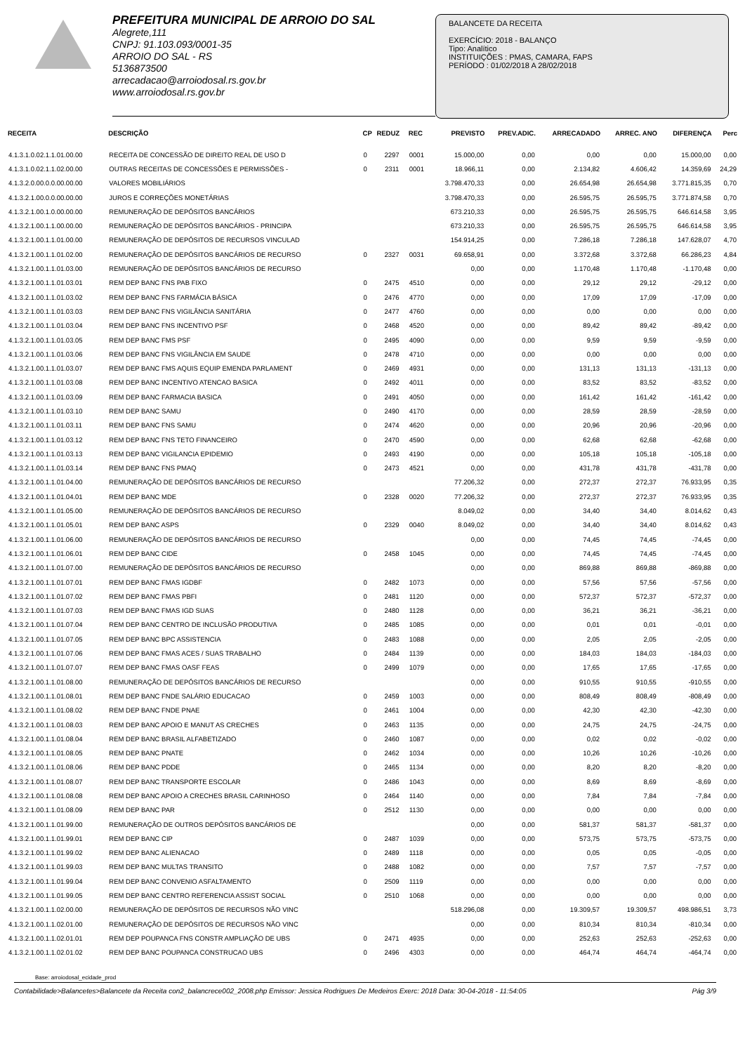PREFEITURA MUNICIPAL DE ARROIO DO SAL
Alegrete,111
CNPJ: 91.103.093/0001-35
ARROIO DO SAL - RS
5136873500
arrecadacao@arroiodosal.rs.gov.br
www.arroiodosal.rs.gov.br
BALANCETE DA RECEITA
EXERCÍCIO: 2018 - BALANÇO
Tipo: Analítico
INSTITUIÇÕES : PMAS, CAMARA, FAPS
PERÍODO : 01/02/2018 A 28/02/2018
| RECEITA | DESCRIÇÃO | CP | REDUZ | REC | PREVISTO | PREV.ADIC. | ARRECADADO | ARREC. ANO | DIFERENÇA | Perc |
| --- | --- | --- | --- | --- | --- | --- | --- | --- | --- | --- |
| 4.1.3.1.0.02.1.1.01.00.00 | RECEITA DE CONCESSÃO DE DIREITO REAL DE USO D | 0 | 2297 | 0001 | 15.000,00 | 0,00 | 0,00 | 0,00 | 15.000,00 | 0,00 |
| 4.1.3.1.0.02.1.1.02.00.00 | OUTRAS RECEITAS DE CONCESSÕES E PERMISSÕES - | 0 | 2311 | 0001 | 18.966,11 | 0,00 | 2.134,82 | 4.606,42 | 14.359,69 | 24,29 |
| 4.1.3.2.0.00.0.0.00.00.00 | VALORES MOBILIÁRIOS | | | | 3.798.470,33 | 0,00 | 26.654,98 | 26.654,98 | 3.771.815,35 | 0,70 |
| 4.1.3.2.1.00.0.0.00.00.00 | JUROS E CORREÇÕES MONETÁRIAS | | | | 3.798.470,33 | 0,00 | 26.595,75 | 26.595,75 | 3.771.874,58 | 0,70 |
| 4.1.3.2.1.00.1.0.00.00.00 | REMUNERAÇÃO DE DEPÓSITOS BANCÁRIOS | | | | 673.210,33 | 0,00 | 26.595,75 | 26.595,75 | 646.614,58 | 3,95 |
| 4.1.3.2.1.00.1.1.00.00.00 | REMUNERAÇÃO DE DEPÓSITOS BANCÁRIOS - PRINCIPA | | | | 673.210,33 | 0,00 | 26.595,75 | 26.595,75 | 646.614,58 | 3,95 |
| 4.1.3.2.1.00.1.1.01.00.00 | REMUNERAÇÃO DE DEPÓSITOS DE RECURSOS VINCULAD | | | | 154.914,25 | 0,00 | 7.286,18 | 7.286,18 | 147.628,07 | 4,70 |
| 4.1.3.2.1.00.1.1.01.02.00 | REMUNERAÇÃO DE DEPÓSITOS BANCÁRIOS DE RECURSO | 0 | 2327 | 0031 | 69.658,91 | 0,00 | 3.372,68 | 3.372,68 | 66.286,23 | 4,84 |
| 4.1.3.2.1.00.1.1.01.03.00 | REMUNERAÇÃO DE DEPÓSITOS BANCÁRIOS DE RECURSO | | | | 0,00 | 0,00 | 1.170,48 | 1.170,48 | -1.170,48 | 0,00 |
| 4.1.3.2.1.00.1.1.01.03.01 | REM DEP BANC FNS PAB FIXO | 0 | 2475 | 4510 | 0,00 | 0,00 | 29,12 | 29,12 | -29,12 | 0,00 |
| 4.1.3.2.1.00.1.1.01.03.02 | REM DEP BANC FNS FARMÁCIA BÁSICA | 0 | 2476 | 4770 | 0,00 | 0,00 | 17,09 | 17,09 | -17,09 | 0,00 |
| 4.1.3.2.1.00.1.1.01.03.03 | REM DEP BANC FNS VIGILÂNCIA SANITÁRIA | 0 | 2477 | 4760 | 0,00 | 0,00 | 0,00 | 0,00 | 0,00 | 0,00 |
| 4.1.3.2.1.00.1.1.01.03.04 | REM DEP BANC FNS INCENTIVO PSF | 0 | 2468 | 4520 | 0,00 | 0,00 | 89,42 | 89,42 | -89,42 | 0,00 |
| 4.1.3.2.1.00.1.1.01.03.05 | REM DEP BANC FMS PSF | 0 | 2495 | 4090 | 0,00 | 0,00 | 9,59 | 9,59 | -9,59 | 0,00 |
| 4.1.3.2.1.00.1.1.01.03.06 | REM DEP BANC FNS VIGILÂNCIA EM SAUDE | 0 | 2478 | 4710 | 0,00 | 0,00 | 0,00 | 0,00 | 0,00 | 0,00 |
| 4.1.3.2.1.00.1.1.01.03.07 | REM DEP BANC FMS AQUIS EQUIP EMENDA PARLAMENT | 0 | 2469 | 4931 | 0,00 | 0,00 | 131,13 | 131,13 | -131,13 | 0,00 |
| 4.1.3.2.1.00.1.1.01.03.08 | REM DEP BANC INCENTIVO ATENCAO BASICA | 0 | 2492 | 4011 | 0,00 | 0,00 | 83,52 | 83,52 | -83,52 | 0,00 |
| 4.1.3.2.1.00.1.1.01.03.09 | REM DEP BANC FARMACIA BASICA | 0 | 2491 | 4050 | 0,00 | 0,00 | 161,42 | 161,42 | -161,42 | 0,00 |
| 4.1.3.2.1.00.1.1.01.03.10 | REM DEP BANC SAMU | 0 | 2490 | 4170 | 0,00 | 0,00 | 28,59 | 28,59 | -28,59 | 0,00 |
| 4.1.3.2.1.00.1.1.01.03.11 | REM DEP BANC FNS SAMU | 0 | 2474 | 4620 | 0,00 | 0,00 | 20,96 | 20,96 | -20,96 | 0,00 |
| 4.1.3.2.1.00.1.1.01.03.12 | REM DEP BANC FNS TETO FINANCEIRO | 0 | 2470 | 4590 | 0,00 | 0,00 | 62,68 | 62,68 | -62,68 | 0,00 |
| 4.1.3.2.1.00.1.1.01.03.13 | REM DEP BANC VIGILANCIA EPIDEMIO | 0 | 2493 | 4190 | 0,00 | 0,00 | 105,18 | 105,18 | -105,18 | 0,00 |
| 4.1.3.2.1.00.1.1.01.03.14 | REM DEP BANC FNS PMAQ | 0 | 2473 | 4521 | 0,00 | 0,00 | 431,78 | 431,78 | -431,78 | 0,00 |
| 4.1.3.2.1.00.1.1.01.04.00 | REMUNERAÇÃO DE DEPÓSITOS BANCÁRIOS DE RECURSO | | | | 77.206,32 | 0,00 | 272,37 | 272,37 | 76.933,95 | 0,35 |
| 4.1.3.2.1.00.1.1.01.04.01 | REM DEP BANC MDE | 0 | 2328 | 0020 | 77.206,32 | 0,00 | 272,37 | 272,37 | 76.933,95 | 0,35 |
| 4.1.3.2.1.00.1.1.01.05.00 | REMUNERAÇÃO DE DEPÓSITOS BANCÁRIOS DE RECURSO | | | | 8.049,02 | 0,00 | 34,40 | 34,40 | 8.014,62 | 0,43 |
| 4.1.3.2.1.00.1.1.01.05.01 | REM DEP BANC ASPS | 0 | 2329 | 0040 | 8.049,02 | 0,00 | 34,40 | 34,40 | 8.014,62 | 0,43 |
| 4.1.3.2.1.00.1.1.01.06.00 | REMUNERAÇÃO DE DEPÓSITOS BANCÁRIOS DE RECURSO | | | | 0,00 | 0,00 | 74,45 | 74,45 | -74,45 | 0,00 |
| 4.1.3.2.1.00.1.1.01.06.01 | REM DEP BANC CIDE | 0 | 2458 | 1045 | 0,00 | 0,00 | 74,45 | 74,45 | -74,45 | 0,00 |
| 4.1.3.2.1.00.1.1.01.07.00 | REMUNERAÇÃO DE DEPÓSITOS BANCÁRIOS DE RECURSO | | | | 0,00 | 0,00 | 869,88 | 869,88 | -869,88 | 0,00 |
| 4.1.3.2.1.00.1.1.01.07.01 | REM DEP BANC FMAS IGDBF | 0 | 2482 | 1073 | 0,00 | 0,00 | 57,56 | 57,56 | -57,56 | 0,00 |
| 4.1.3.2.1.00.1.1.01.07.02 | REM DEP BANC FMAS PBFI | 0 | 2481 | 1120 | 0,00 | 0,00 | 572,37 | 572,37 | -572,37 | 0,00 |
| 4.1.3.2.1.00.1.1.01.07.03 | REM DEP BANC FMAS IGD SUAS | 0 | 2480 | 1128 | 0,00 | 0,00 | 36,21 | 36,21 | -36,21 | 0,00 |
| 4.1.3.2.1.00.1.1.01.07.04 | REM DEP BANC CENTRO DE INCLUSÃO PRODUTIVA | 0 | 2485 | 1085 | 0,00 | 0,00 | 0,01 | 0,01 | -0,01 | 0,00 |
| 4.1.3.2.1.00.1.1.01.07.05 | REM DEP BANC BPC ASSISTENCIA | 0 | 2483 | 1088 | 0,00 | 0,00 | 2,05 | 2,05 | -2,05 | 0,00 |
| 4.1.3.2.1.00.1.1.01.07.06 | REM DEP BANC FMAS ACES / SUAS TRABALHO | 0 | 2484 | 1139 | 0,00 | 0,00 | 184,03 | 184,03 | -184,03 | 0,00 |
| 4.1.3.2.1.00.1.1.01.07.07 | REM DEP BANC FMAS OASF FEAS | 0 | 2499 | 1079 | 0,00 | 0,00 | 17,65 | 17,65 | -17,65 | 0,00 |
| 4.1.3.2.1.00.1.1.01.08.00 | REMUNERAÇÃO DE DEPÓSITOS BANCÁRIOS DE RECURSO | | | | 0,00 | 0,00 | 910,55 | 910,55 | -910,55 | 0,00 |
| 4.1.3.2.1.00.1.1.01.08.01 | REM DEP BANC FNDE SALÁRIO EDUCACAO | 0 | 2459 | 1003 | 0,00 | 0,00 | 808,49 | 808,49 | -808,49 | 0,00 |
| 4.1.3.2.1.00.1.1.01.08.02 | REM DEP BANC FNDE PNAE | 0 | 2461 | 1004 | 0,00 | 0,00 | 42,30 | 42,30 | -42,30 | 0,00 |
| 4.1.3.2.1.00.1.1.01.08.03 | REM DEP BANC APOIO E MANUT AS CRECHES | 0 | 2463 | 1135 | 0,00 | 0,00 | 24,75 | 24,75 | -24,75 | 0,00 |
| 4.1.3.2.1.00.1.1.01.08.04 | REM DEP BANC BRASIL ALFABETIZADO | 0 | 2460 | 1087 | 0,00 | 0,00 | 0,02 | 0,02 | -0,02 | 0,00 |
| 4.1.3.2.1.00.1.1.01.08.05 | REM DEP BANC PNATE | 0 | 2462 | 1034 | 0,00 | 0,00 | 10,26 | 10,26 | -10,26 | 0,00 |
| 4.1.3.2.1.00.1.1.01.08.06 | REM DEP BANC PDDE | 0 | 2465 | 1134 | 0,00 | 0,00 | 8,20 | 8,20 | -8,20 | 0,00 |
| 4.1.3.2.1.00.1.1.01.08.07 | REM DEP BANC TRANSPORTE ESCOLAR | 0 | 2486 | 1043 | 0,00 | 0,00 | 8,69 | 8,69 | -8,69 | 0,00 |
| 4.1.3.2.1.00.1.1.01.08.08 | REM DEP BANC APOIO A CRECHES BRASIL CARINHOSO | 0 | 2464 | 1140 | 0,00 | 0,00 | 7,84 | 7,84 | -7,84 | 0,00 |
| 4.1.3.2.1.00.1.1.01.08.09 | REM DEP BANC PAR | 0 | 2512 | 1130 | 0,00 | 0,00 | 0,00 | 0,00 | 0,00 | 0,00 |
| 4.1.3.2.1.00.1.1.01.99.00 | REMUNERAÇÃO DE OUTROS DEPÓSITOS BANCÁRIOS DE | | | | 0,00 | 0,00 | 581,37 | 581,37 | -581,37 | 0,00 |
| 4.1.3.2.1.00.1.1.01.99.01 | REM DEP BANC CIP | 0 | 2487 | 1039 | 0,00 | 0,00 | 573,75 | 573,75 | -573,75 | 0,00 |
| 4.1.3.2.1.00.1.1.01.99.02 | REM DEP BANC ALIENACAO | 0 | 2489 | 1118 | 0,00 | 0,00 | 0,05 | 0,05 | -0,05 | 0,00 |
| 4.1.3.2.1.00.1.1.01.99.03 | REM DEP BANC MULTAS TRANSITO | 0 | 2488 | 1082 | 0,00 | 0,00 | 7,57 | 7,57 | -7,57 | 0,00 |
| 4.1.3.2.1.00.1.1.01.99.04 | REM DEP BANC CONVENIO ASFALTAMENTO | 0 | 2509 | 1119 | 0,00 | 0,00 | 0,00 | 0,00 | 0,00 | 0,00 |
| 4.1.3.2.1.00.1.1.01.99.05 | REM DEP BANC CENTRO REFERENCIA ASSIST SOCIAL | 0 | 2510 | 1068 | 0,00 | 0,00 | 0,00 | 0,00 | 0,00 | 0,00 |
| 4.1.3.2.1.00.1.1.02.00.00 | REMUNERAÇÃO DE DEPÓSITOS DE RECURSOS NÃO VINC | | | | 518.296,08 | 0,00 | 19.309,57 | 19.309,57 | 498.986,51 | 3,73 |
| 4.1.3.2.1.00.1.1.02.01.00 | REMUNERAÇÃO DE DEPÓSITOS DE RECURSOS NÃO VINC | | | | 0,00 | 0,00 | 810,34 | 810,34 | -810,34 | 0,00 |
| 4.1.3.2.1.00.1.1.02.01.01 | REM DEP POUPANCA FNS CONSTR AMPLIAÇÃO DE UBS | 0 | 2471 | 4935 | 0,00 | 0,00 | 252,63 | 252,63 | -252,63 | 0,00 |
| 4.1.3.2.1.00.1.1.02.01.02 | REM DEP BANC POUPANCA CONSTRUCAO UBS | 0 | 2496 | 4303 | 0,00 | 0,00 | 464,74 | 464,74 | -464,74 | 0,00 |
Base: arroiodosal_ecidade_prod
Contabilidade>Balancetes>Balancete da Receita con2_balancrece002_2008.php Emissor: Jessica Rodrigues De Medeiros Exerc: 2018 Data: 30-04-2018 - 11:54:05 Pág 3/9